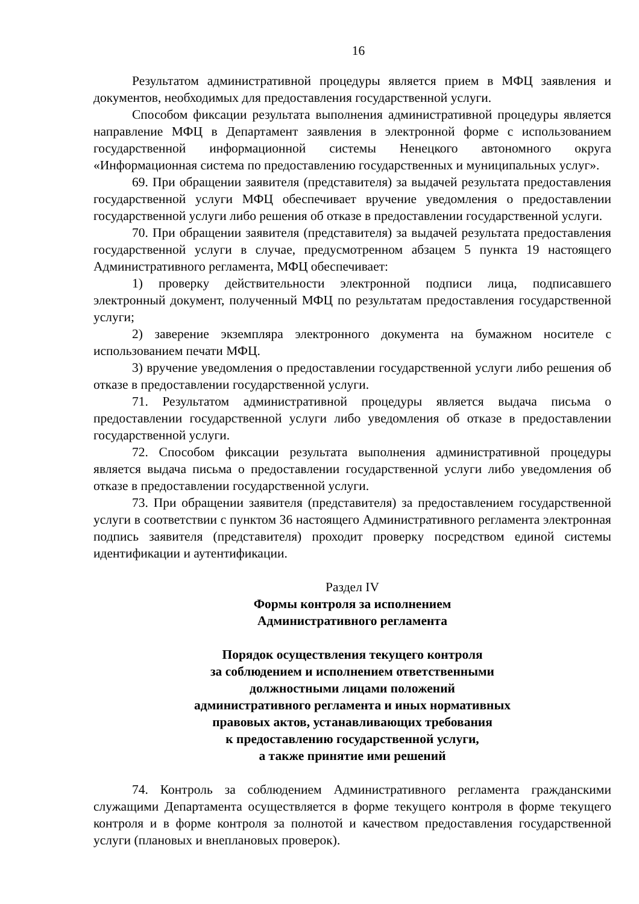16
Результатом административной процедуры является прием в МФЦ заявления и документов, необходимых для предоставления государственной услуги.
Способом фиксации результата выполнения административной процедуры является направление МФЦ в Департамент заявления в электронной форме с использованием государственной информационной системы Ненецкого автономного округа «Информационная система по предоставлению государственных и муниципальных услуг».
69. При обращении заявителя (представителя) за выдачей результата предоставления государственной услуги МФЦ обеспечивает вручение уведомления о предоставлении государственной услуги либо решения об отказе в предоставлении государственной услуги.
70. При обращении заявителя (представителя) за выдачей результата предоставления государственной услуги в случае, предусмотренном абзацем 5 пункта 19 настоящего Административного регламента, МФЦ обеспечивает:
1) проверку действительности электронной подписи лица, подписавшего электронный документ, полученный МФЦ по результатам предоставления государственной услуги;
2) заверение экземпляра электронного документа на бумажном носителе с использованием печати МФЦ.
3) вручение уведомления о предоставлении государственной услуги либо решения об отказе в предоставлении государственной услуги.
71. Результатом административной процедуры является выдача письма о предоставлении государственной услуги либо уведомления об отказе в предоставлении государственной услуги.
72. Способом фиксации результата выполнения административной процедуры является выдача письма о предоставлении государственной услуги либо уведомления об отказе в предоставлении государственной услуги.
73. При обращении заявителя (представителя) за предоставлением государственной услуги в соответствии с пунктом 36 настоящего Административного регламента электронная подпись заявителя (представителя) проходит проверку посредством единой системы идентификации и аутентификации.
Раздел IV
Формы контроля за исполнением
Административного регламента
Порядок осуществления текущего контроля
за соблюдением и исполнением ответственными
должностными лицами положений
административного регламента и иных нормативных
правовых актов, устанавливающих требования
к предоставлению государственной услуги,
а также принятие ими решений
74. Контроль за соблюдением Административного регламента гражданскими служащими Департамента осуществляется в форме текущего контроля в форме текущего контроля и в форме контроля за полнотой и качеством предоставления государственной услуги (плановых и внеплановых проверок).